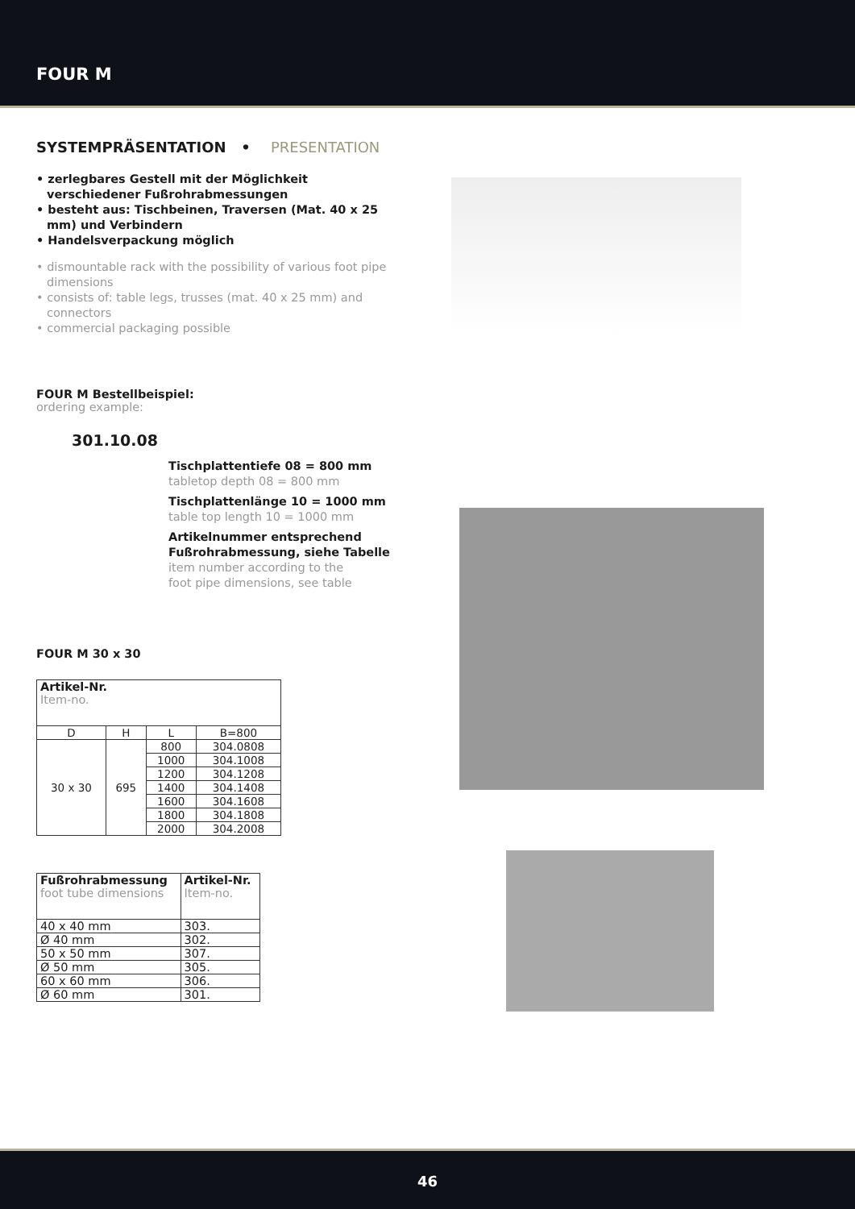FOUR M
SYSTEMPRÄSENTATION • PRESENTATION
• zerlegbares Gestell mit der Möglichkeit verschiedener Fußrohrabmessungen
• besteht aus: Tischbeinen, Traversen (Mat. 40 x 25 mm) und Verbindern
• Handelsverpackung möglich
• dismountable rack with the possibility of various foot pipe dimensions
• consists of: table legs, trusses (mat. 40 x 25 mm) and connectors
• commercial packaging possible
FOUR M Bestellbeispiel:
ordering example:
301.10.08
Tischplattentiefe 08 = 800 mm
tabletop depth 08 = 800 mm
Tischplattenlänge 10 = 1000 mm
table top length 10 = 1000 mm
Artikelnummer entsprechend
Fußrohrabmessung, siehe Tabelle
item number according to the
foot pipe dimensions, see table
FOUR M 30 x 30
| Artikel-Nr. Item-no. | | | |
| --- | --- | --- | --- |
| D | H | L | B=800 |
| 30 x 30 | 695 | 800 | 304.0808 |
| | | 1000 | 304.1008 |
| | | 1200 | 304.1208 |
| | | 1400 | 304.1408 |
| | | 1600 | 304.1608 |
| | | 1800 | 304.1808 |
| | | 2000 | 304.2008 |
| Fußrohrabmessung foot tube dimensions | Artikel-Nr. Item-no. |
| --- | --- |
| 40 x 40 mm | 303. |
| Ø 40 mm | 302. |
| 50 x 50 mm | 307. |
| Ø 50 mm | 305. |
| 60 x 60 mm | 306. |
| Ø 60 mm | 301. |
46